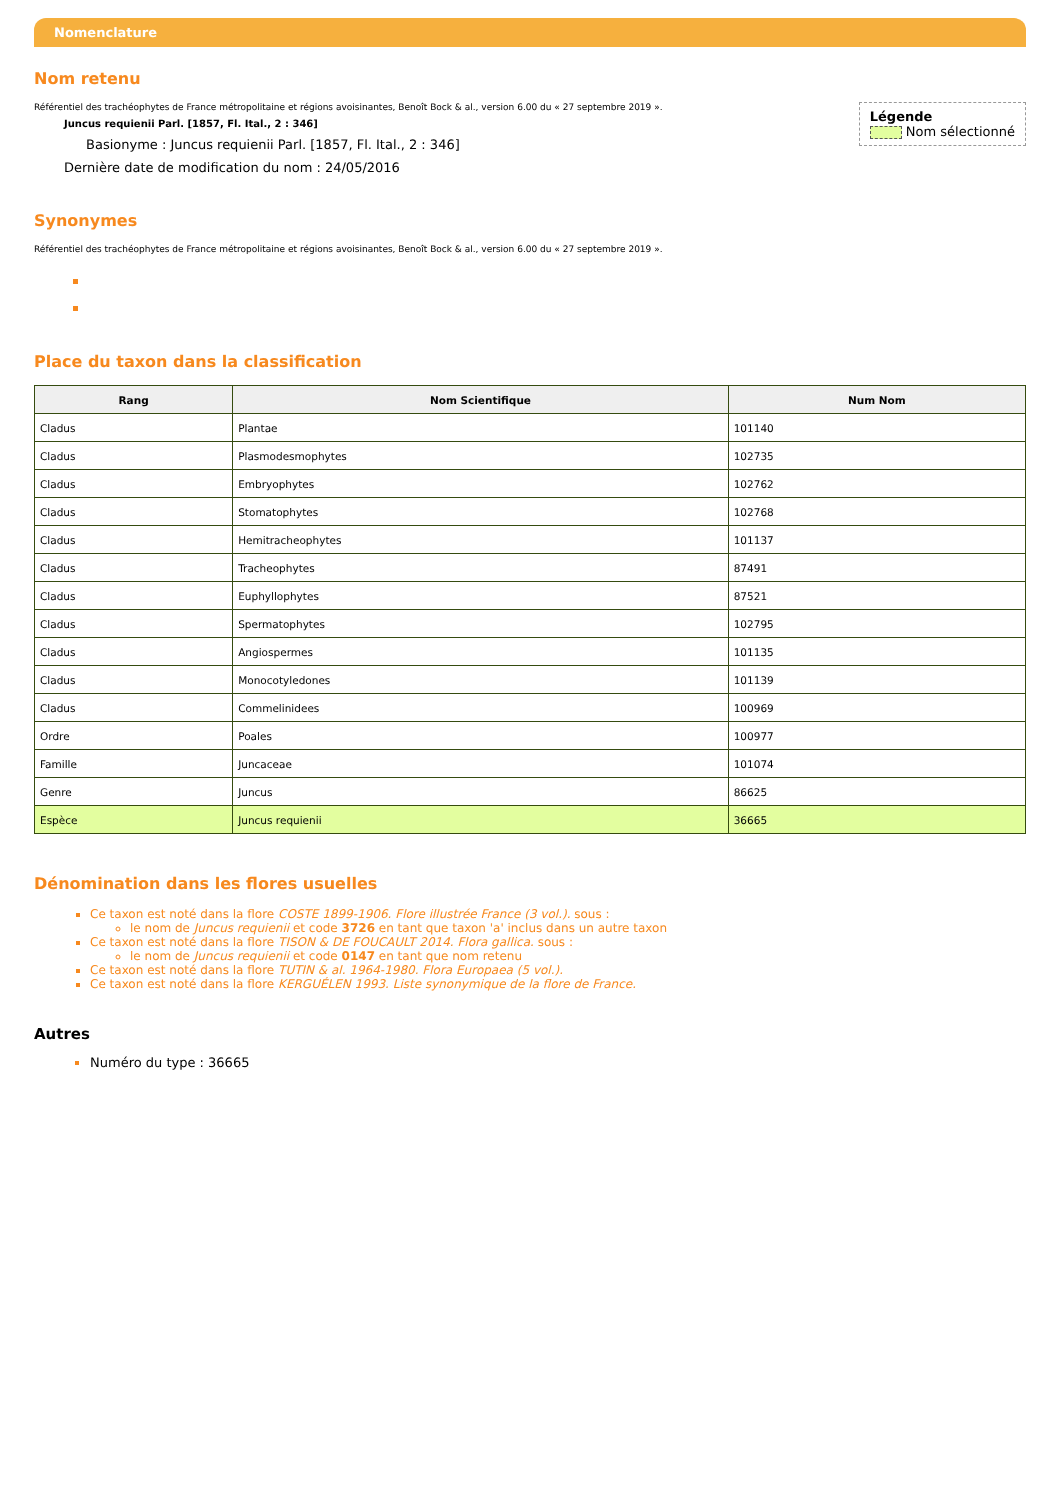Nomenclature
Nom retenu
Légende
Nom sélectionné
Référentiel des trachéophytes de France métropolitaine et régions avoisinantes, Benoît Bock & al., version 6.00 du « 27 septembre 2019 ».
Juncus requienii Parl. [1857, Fl. Ital., 2 : 346]
Basionyme : Juncus requienii Parl. [1857, Fl. Ital., 2 : 346]
Dernière date de modification du nom : 24/05/2016
Synonymes
Référentiel des trachéophytes de France métropolitaine et régions avoisinantes, Benoît Bock & al., version 6.00 du « 27 septembre 2019 ».
Place du taxon dans la classification
| Rang | Nom Scientifique | Num Nom |
| --- | --- | --- |
| Cladus | Plantae | 101140 |
| Cladus | Plasmodesmophytes | 102735 |
| Cladus | Embryophytes | 102762 |
| Cladus | Stomatophytes | 102768 |
| Cladus | Hemitracheophytes | 101137 |
| Cladus | Tracheophytes | 87491 |
| Cladus | Euphyllophytes | 87521 |
| Cladus | Spermatophytes | 102795 |
| Cladus | Angiospermes | 101135 |
| Cladus | Monocotyledones | 101139 |
| Cladus | Commelinidees | 100969 |
| Ordre | Poales | 100977 |
| Famille | Juncaceae | 101074 |
| Genre | Juncus | 86625 |
| Espèce | Juncus requienii | 36665 |
Dénomination dans les flores usuelles
Ce taxon est noté dans la flore COSTE 1899-1906. Flore illustrée France (3 vol.). sous :
le nom de Juncus requienii et code 3726 en tant que taxon 'a' inclus dans un autre taxon
Ce taxon est noté dans la flore TISON & DE FOUCAULT 2014. Flora gallica. sous :
le nom de Juncus requienii et code 0147 en tant que nom retenu
Ce taxon est noté dans la flore TUTIN & al. 1964-1980. Flora Europaea (5 vol.).
Ce taxon est noté dans la flore KERGUÉLEN 1993. Liste synonymique de la flore de France.
Autres
Numéro du type : 36665